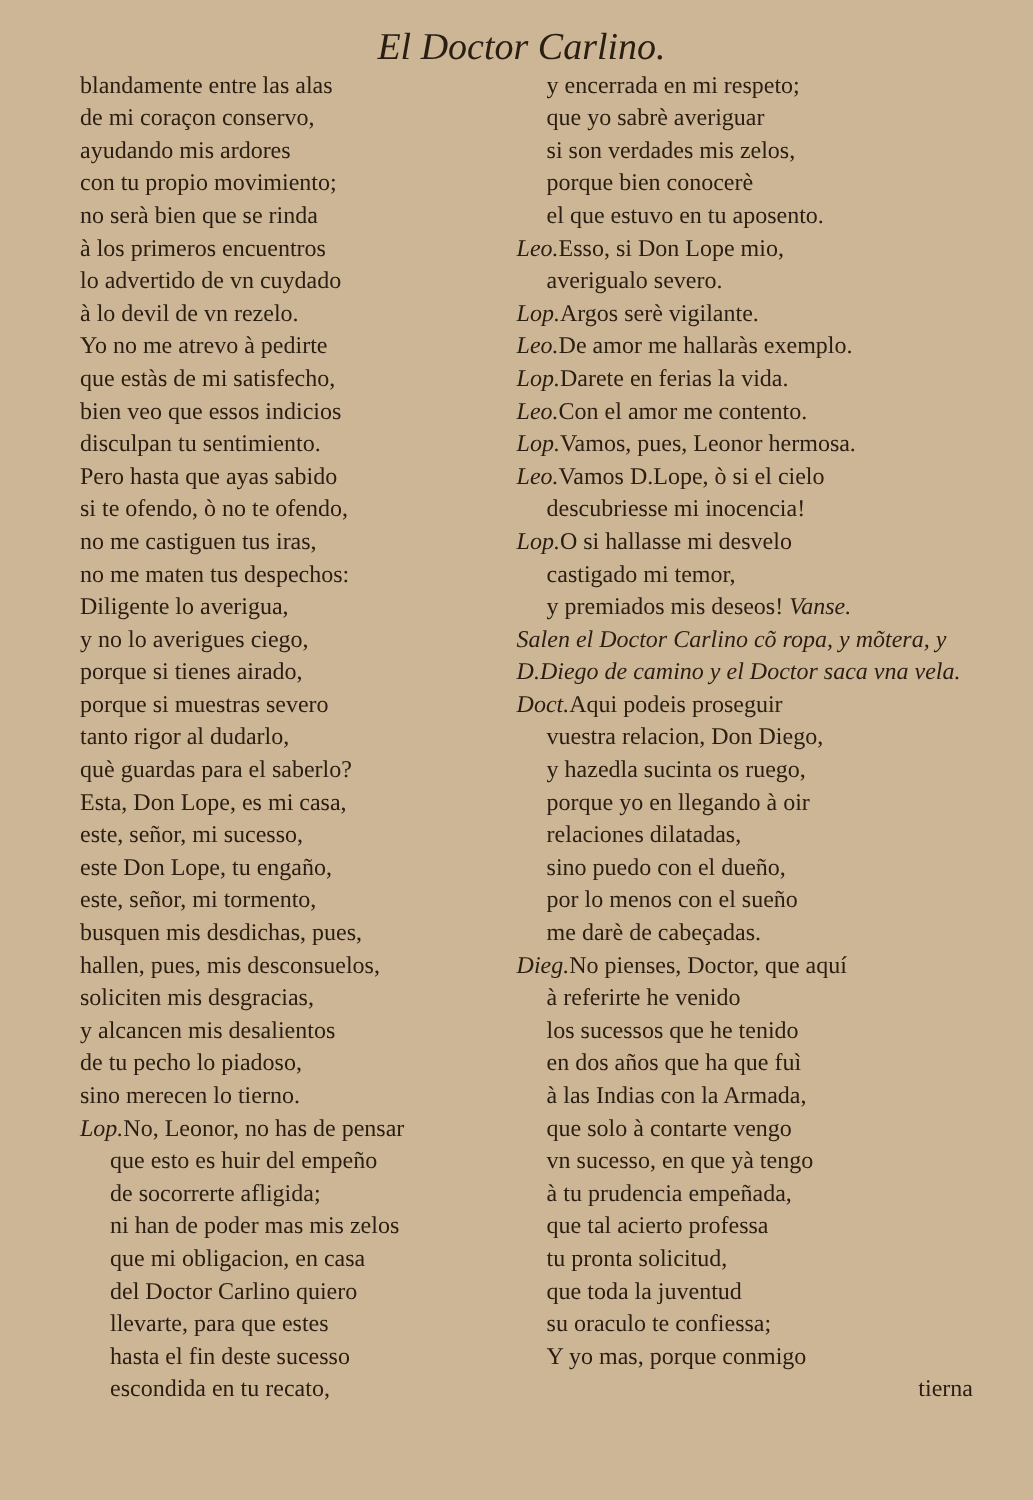El Doctor Carlino.
blandamente entre las alas
de mi coraçon conservo,
ayudando mis ardores
con tu propio movimiento;
no serà bien que se rinda
à los primeros encuentros
lo advertido de vn cuydado
à lo devil de vn rezelo.
Yo no me atrevo à pedirte
que estàs de mi satisfecho,
bien veo que essos indicios
disculpan tu sentimiento.
Pero hasta que ayas sabido
si te ofendo, ò no te ofendo,
no me castiguen tus iras,
no me maten tus despechos:
Diligente lo averigua,
y no lo averigues ciego,
porque si tienes airado,
porque si muestras severo
tanto rigor al dudarlo,
què guardas para el saberlo?
Esta, Don Lope, es mi casa,
este, señor, mi sucesso,
este Don Lope, tu engaño,
este, señor, mi tormento,
busquen mis desdichas, pues,
hallen, pues, mis desconsuelos,
soliciten mis desgracias,
y alcancen mis desalientos
de tu pecho lo piadoso,
sino merecen lo tierno.
Lop. No, Leonor, no has de pensar
que esto es huir del empeño
de socorrerte afligida;
ni han de poder mas mis zelos
que mi obligacion, en casa
del Doctor Carlino quiero
llevarte, para que estes
hasta el fin deste sucesso
escondida en tu recato,
y encerrada en mi respeto;
que yo sabrè averiguar
si son verdades mis zelos,
porque bien conocerè
el que estuvo en tu aposento.
Leo. Esso, si Don Lope mio,
averigualo severo.
Lop. Argos serè vigilante.
Leo. De amor me hallaràs exemplo.
Lop. Darete en ferias la vida.
Leo. Con el amor me contento.
Lop. Vamos, pues, Leonor hermosa.
Leo. Vamos D.Lope, ò si el cielo
descubriesse mi inocencia!
Lop. O si hallasse mi desvelo
castigado mi temor,
y premiados mis deseos! Vanse.
Salen el Doctor Carlino cõ ropa, y mõtera, y D.Diego de camino y el Doctor saca vna vela.
Doct. Aqui podeis proseguir
vuestra relacion, Don Diego,
y hazedla sucinta os ruego,
porque yo en llegando à oir
relaciones dilatadas,
sino puedo con el dueño,
por lo menos con el sueño
me darè de cabeçadas.
Dieg. No pienses, Doctor, que aquí
à referirte he venido
los sucessos que he tenido
en dos años que ha que fuì
à las Indias con la Armada,
que solo à contarte vengo
vn sucesso, en que yà tengo
à tu prudencia empeñada,
que tal acierto professa
tu pronta solicitud,
que toda la juventud
su oraculo te confiessa;
Y yo mas, porque conmigo
tierna